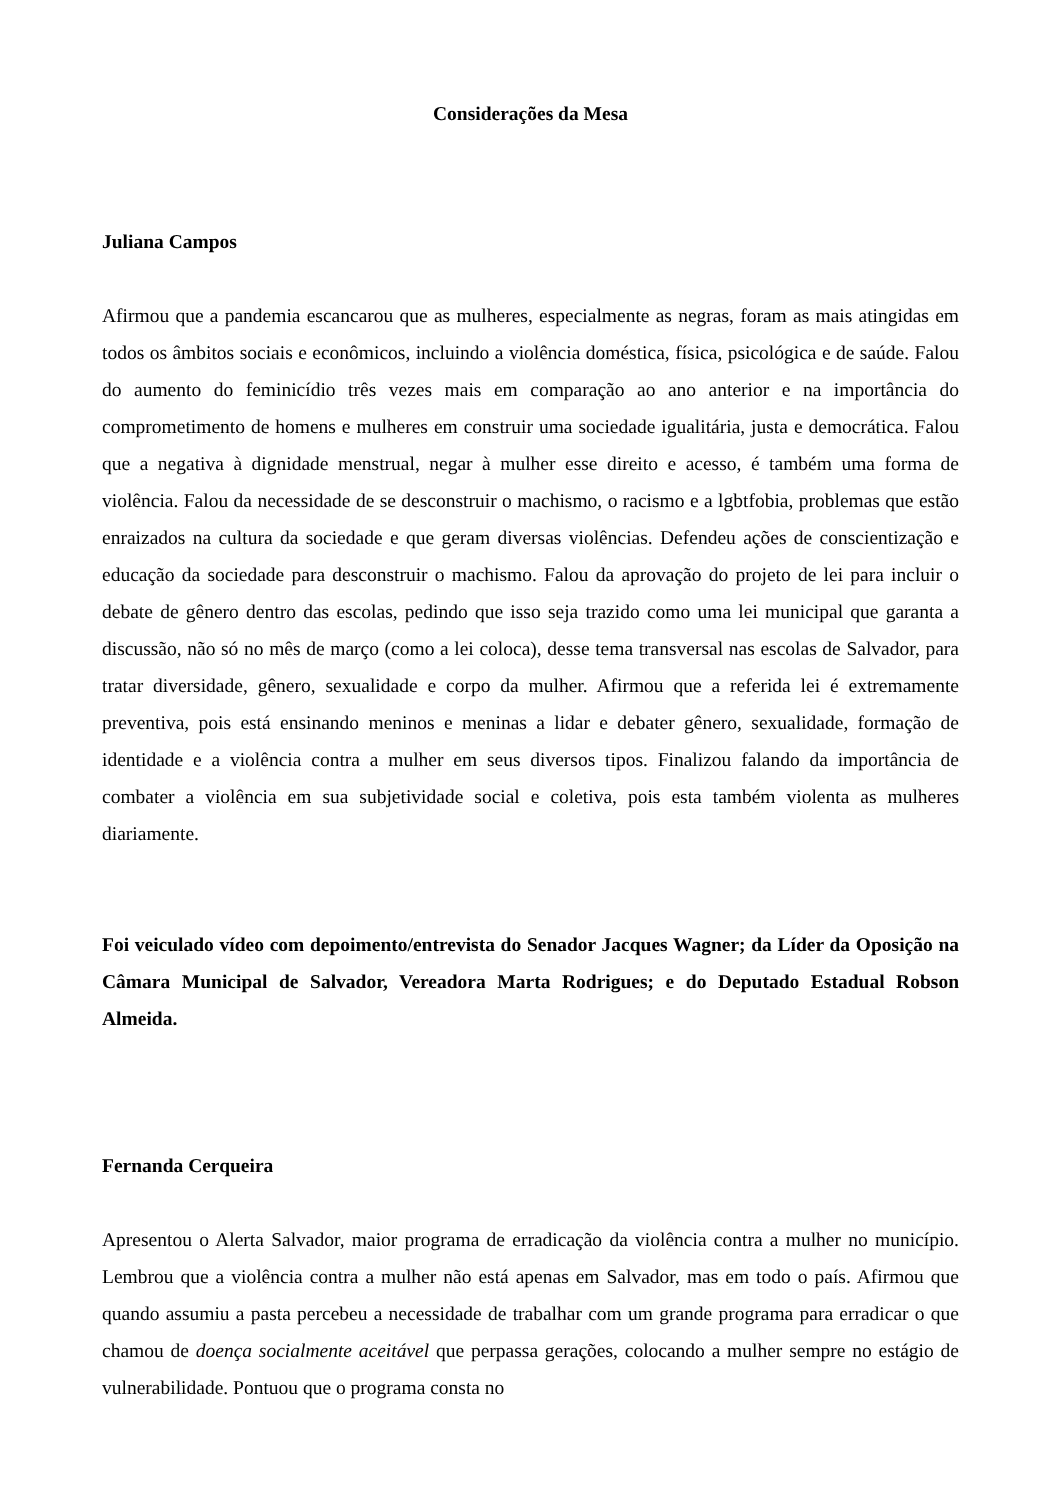Considerações da Mesa
Juliana Campos
Afirmou que a pandemia escancarou que as mulheres, especialmente as negras, foram as mais atingidas em todos os âmbitos sociais e econômicos, incluindo a violência doméstica, física, psicológica e de saúde. Falou do aumento do feminicídio três vezes mais em comparação ao ano anterior e na importância do comprometimento de homens e mulheres em construir uma sociedade igualitária, justa e democrática. Falou que a negativa à dignidade menstrual, negar à mulher esse direito e acesso, é também uma forma de violência. Falou da necessidade de se desconstruir o machismo, o racismo e a lgbtfobia, problemas que estão enraizados na cultura da sociedade e que geram diversas violências. Defendeu ações de conscientização e educação da sociedade para desconstruir o machismo. Falou da aprovação do projeto de lei para incluir o debate de gênero dentro das escolas, pedindo que isso seja trazido como uma lei municipal que garanta a discussão, não só no mês de março (como a lei coloca), desse tema transversal nas escolas de Salvador, para tratar diversidade, gênero, sexualidade e corpo da mulher. Afirmou que a referida lei é extremamente preventiva, pois está ensinando meninos e meninas a lidar e debater gênero, sexualidade, formação de identidade e a violência contra a mulher em seus diversos tipos. Finalizou falando da importância de combater a violência em sua subjetividade social e coletiva, pois esta também violenta as mulheres diariamente.
Foi veiculado vídeo com depoimento/entrevista do Senador Jacques Wagner; da Líder da Oposição na Câmara Municipal de Salvador, Vereadora Marta Rodrigues; e do Deputado Estadual Robson Almeida.
Fernanda Cerqueira
Apresentou o Alerta Salvador, maior programa de erradicação da violência contra a mulher no município. Lembrou que a violência contra a mulher não está apenas em Salvador, mas em todo o país. Afirmou que quando assumiu a pasta percebeu a necessidade de trabalhar com um grande programa para erradicar o que chamou de doença socialmente aceitável que perpassa gerações, colocando a mulher sempre no estágio de vulnerabilidade. Pontuou que o programa consta no